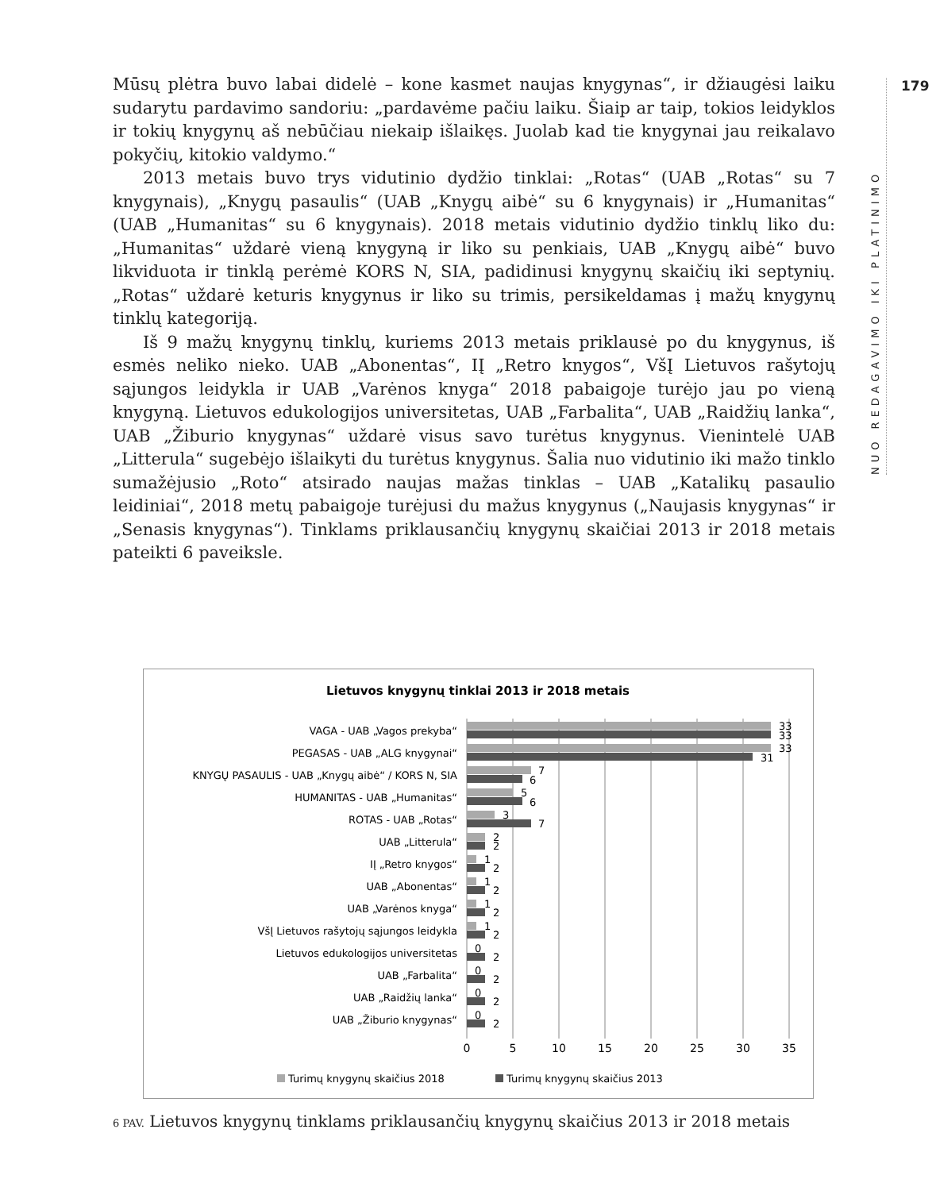Mūsų plėtra buvo labai didelė – kone kasmet naujas knygynas“, ir džiaugėsi laiku sudarytu pardavimo sandoriu: „pardavėme pačiu laiku. Šiaip ar taip, tokios leidyklos ir tokių knygynų aš nebūčiau niekaip išlaikęs. Juolab kad tie knygynai jau reikalavo pokyčių, kitokio valdymo.“
2013 metais buvo trys vidutinio dydžio tinklai: „Rotas“ (UAB „Rotas“ su 7 knygynais), „Knygų pasaulis“ (UAB „Knygų aibė“ su 6 knygynais) ir „Humanitas“ (UAB „Humanitas“ su 6 knygynais). 2018 metais vidutinio dydžio tinklų liko du: „Humanitas“ uždarė vieną knygyną ir liko su penkiais, UAB „Knygų aibė“ buvo likviduota ir tinklą perėmė KORS N, SIA, padidinusi knygynų skaičių iki septynių. „Rotas“ uždarė keturis knygynus ir liko su trimis, persikeldamas į mažų knygynų tinklų kategoriją.
Iš 9 mažų knygynų tinklų, kuriems 2013 metais priklausė po du knygynus, iš esmės neliko nieko. UAB „Abonentas“, IĮ „Retro knygos“, VšĮ Lietuvos rašytojų sąjungos leidykla ir UAB „Varėnos knyga“ 2018 pabaigoje turėjo jau po vieną knygyną. Lietuvos edukologijos universitetas, UAB „Farbalita“, UAB „Raidžių lanka“, UAB „Žiburio knygynas“ uždarė visus savo turėtus knygynus. Vienintelė UAB „Litterula“ sugebėjo išlaikyti du turėtus knygynus. Šalia nuo vidutinio iki mažo tinklo sumažėjusio „Roto“ atsirado naujas mažas tinklas – UAB „Katalikų pasaulio leidiniai“, 2018 metų pabaigoje turėjusi du mažus knygynus („Naujasis knygynas“ ir „Senasis knygynas“). Tinklams priklausančių knygynų skaičiai 2013 ir 2018 metais pateikti 6 paveiksle.
NUO REDAGAVIMO IKI PLATINIMO
179
Lietuvos knygynų tinklai 2013 ir 2018 metais
VAGA - UAB „Vagos prekyba“
PEGASAS - UAB „ALG knygynai“
KNYGŲ PASAULIS - UAB „Knygų aibė“ / KORS N, SIA
HUMANITAS - UAB „Humanitas“
ROTAS - UAB „Rotas“
UAB „Litterula“
IĮ „Retro knygos“
UAB „Abonentas“
UAB „Varėnos knyga“
VšĮ Lietuvos rašytojų sąjungos leidykla
Lietuvos edukologijos universitetas
UAB „Farbalita“
UAB „Raidžių lanka“
UAB „Žiburio knygynas“
33
33
33
31
7
6
5
6
3
7
2
2
1
2
1
2
1
2
1
2
0
2
0
2
0
2
0
2
0
5
10
15
20
25
30
35
Turimų knygynų skaičius 2018
Turimų knygynų skaičius 2013
6 PAV. Lietuvos knygynų tinklams priklausančių knygynų skaičius 2013 ir 2018 metais